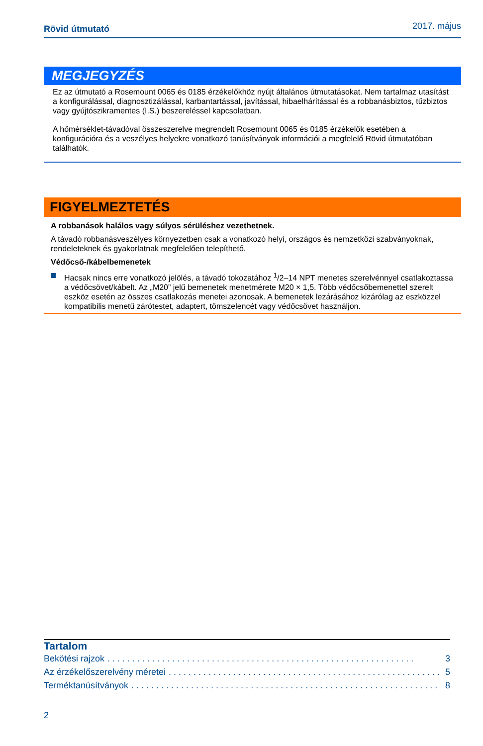Rövid útmutató 2017. május
MEGJEGYZÉS
Ez az útmutató a Rosemount 0065 és 0185 érzékelőkhöz nyújt általános útmutatásokat. Nem tartalmaz utasítást a konfigurálással, diagnosztizálással, karbantartással, javítással, hibaelhárítással és a robbanásbiztos, tűzbiztos vagy gyújtószikramentes (I.S.) beszereléssel kapcsolatban.
A hőmérséklet-távadóval összeszerelve megrendelt Rosemount 0065 és 0185 érzékelők esetében a konfigurációra és a veszélyes helyekre vonatkozó tanúsítványok információi a megfelelő Rövid útmutatóban találhatók.
FIGYELMEZTETÉS
A robbanások halálos vagy súlyos sérüléshez vezethetnek.
A távadó robbanásveszélyes környezetben csak a vonatkozó helyi, országos és nemzetközi szabványoknak, rendeleteknek és gyakorlatnak megfelelően telepíthető.
Védőcső-/kábelbemenetek
Hacsak nincs erre vonatkozó jelölés, a távadó tokozatához <sup>1</sup>/2–14 NPT menetes szerelvénnyel csatlakoztassa a védőcsövet/kábelt. Az „M20” jelű bemenetek menetmérete M20 × 1,5. Több védőcsőbemenettel szerelt eszköz esetén az összes csatlakozás menetei azonosak. A bemenetek lezárásához kizárólag az eszközzel kompatibilis menetű zárótestet, adaptert, tömszelencét vagy védőcsövet használjon.
Tartalom
Bekötési rajzok. . . . . . . . . . . . . . . . . . . . . . . . . . . . . . . . . . . . . . . . . . . . . . . . . . . . . . . . . . . . . . 3
Az érzékelőszerelvény méretei. . . . . . . . . . . . . . . . . . . . . . . . . . . . . . . . . . . . . . . . . . . . . . . . . . . . . . . . 5
Terméktanúsítványok. . . . . . . . . . . . . . . . . . . . . . . . . . . . . . . . . . . . . . . . . . . . . . . . . . . . . . . . . . . . . . 8
2